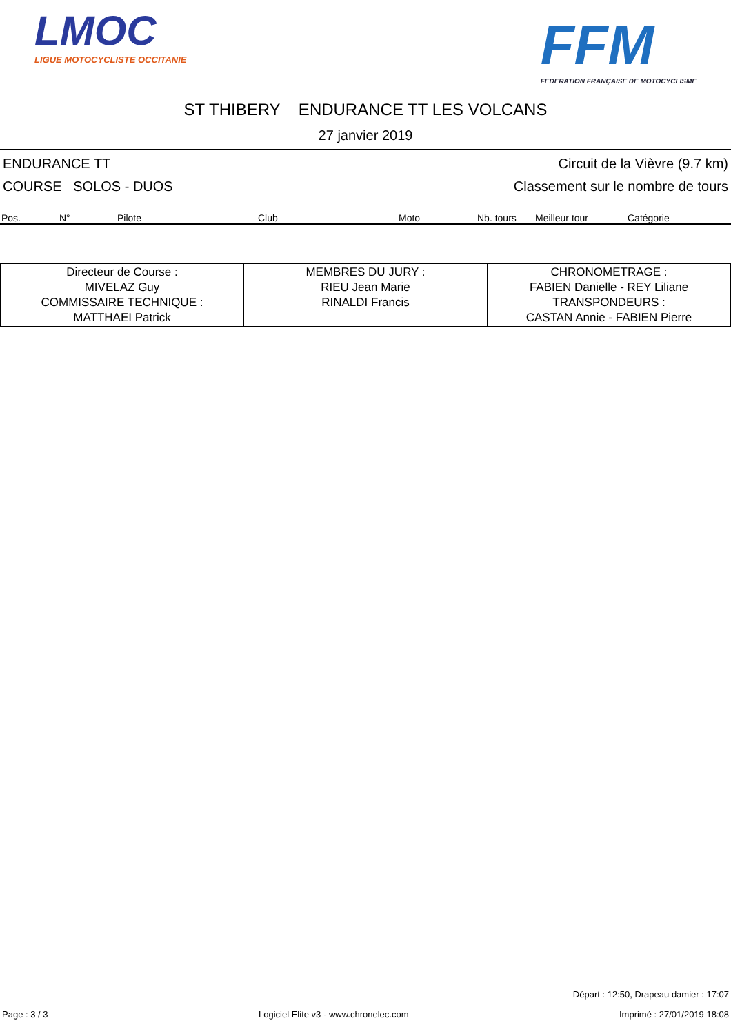LMOC
LIGUE MOTOCYCLISTE OCCITANIE
FFM
FEDERATION FRANÇAISE DE MOTOCYCLISME
ST THIBERY ENDURANCE TT LES VOLCANS
27 janvier 2019
ENDURANCE TT Circuit de la Vièvre (9.7 km)
COURSE SOLOS - DUOS Classement sur le nombre de tours
| Pos. | N° | Pilote | Club | Moto | Nb. tours | Meilleur tour | Catégorie |
| --- | --- | --- | --- | --- | --- | --- | --- |
| Directeur de Course : MIVELAZ Guy COMMISSAIRE TECHNIQUE : MATTHAEI Patrick | MEMBRES DU JURY : RIEU Jean Marie RINALDI Francis | CHRONOMETRAGE : FABIEN Danielle - REY Liliane TRANSPONDEURS : CASTAN Annie - FABIEN Pierre |
Départ : 12:50, Drapeau damier : 17:07
Page : 3 / 3 Logiciel Elite v3 - www.chronelec.com Imprimé : 27/01/2019 18:08